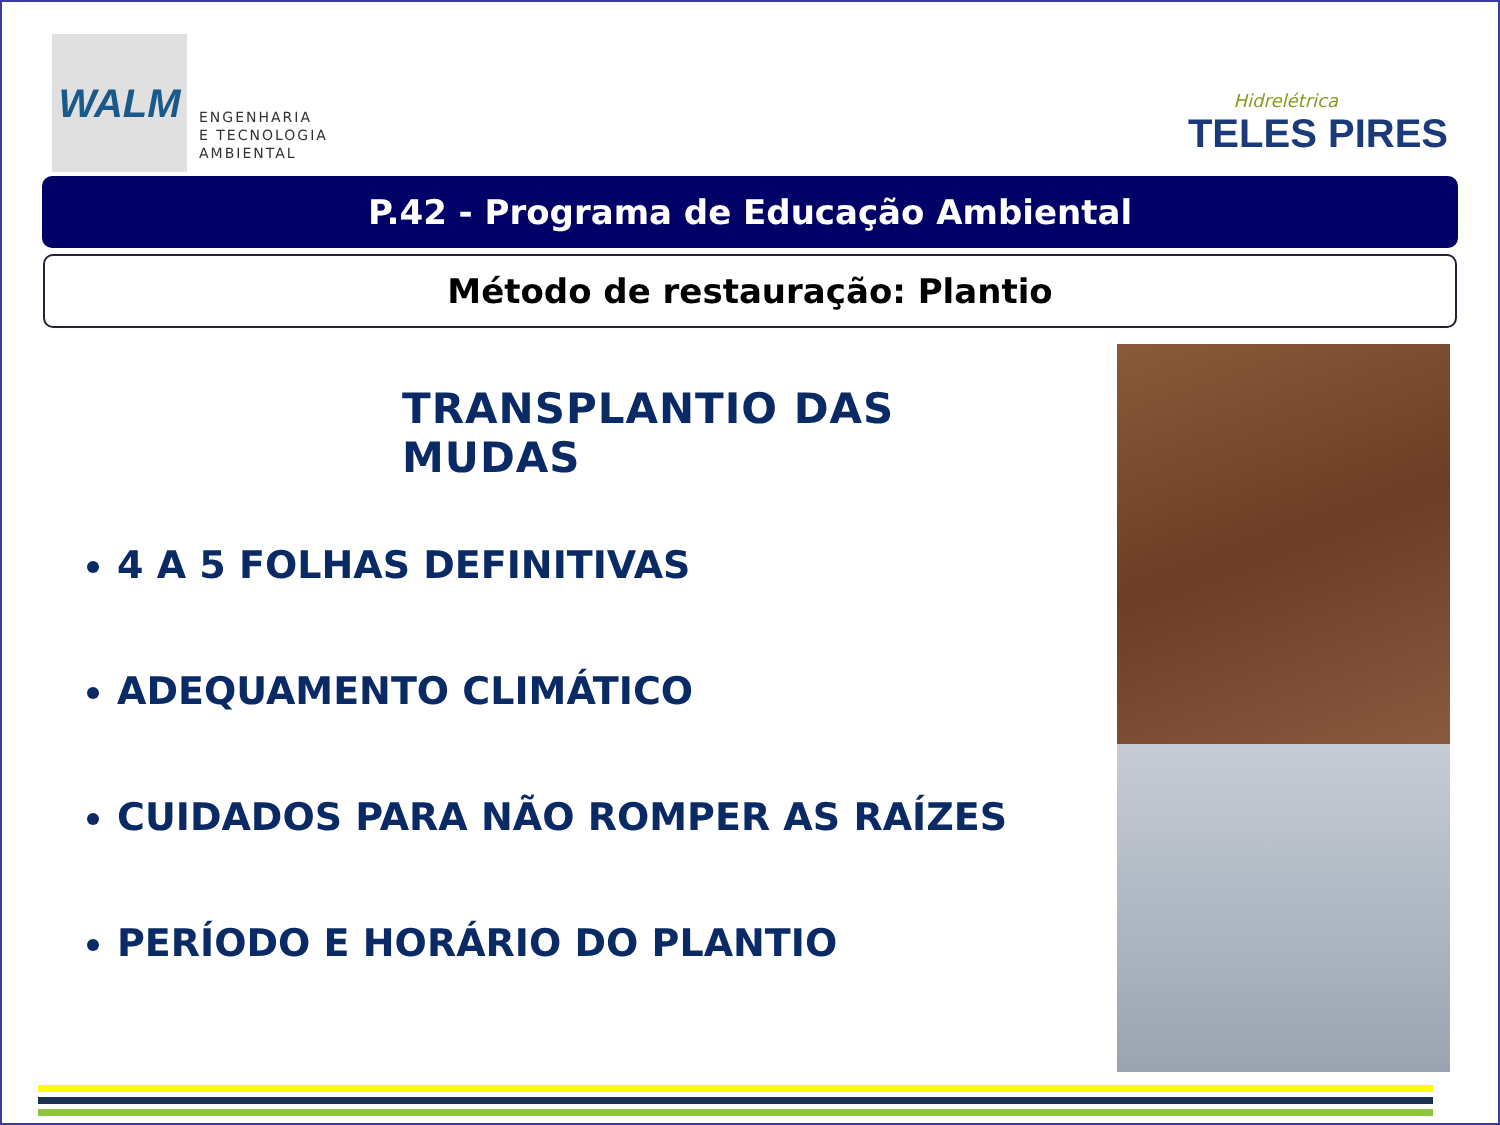WALM
ENGENHARIA
E TECNOLOGIA
AMBIENTAL
Hidrelétrica
TELES PIRES
P.42 - Programa de Educação Ambiental
Método de restauração: Plantio
TRANSPLANTIO DAS MUDAS
4 A 5 FOLHAS DEFINITIVAS
ADEQUAMENTO CLIMÁTICO
CUIDADOS PARA NÃO ROMPER AS RAÍZES
PERÍODO E HORÁRIO DO PLANTIO